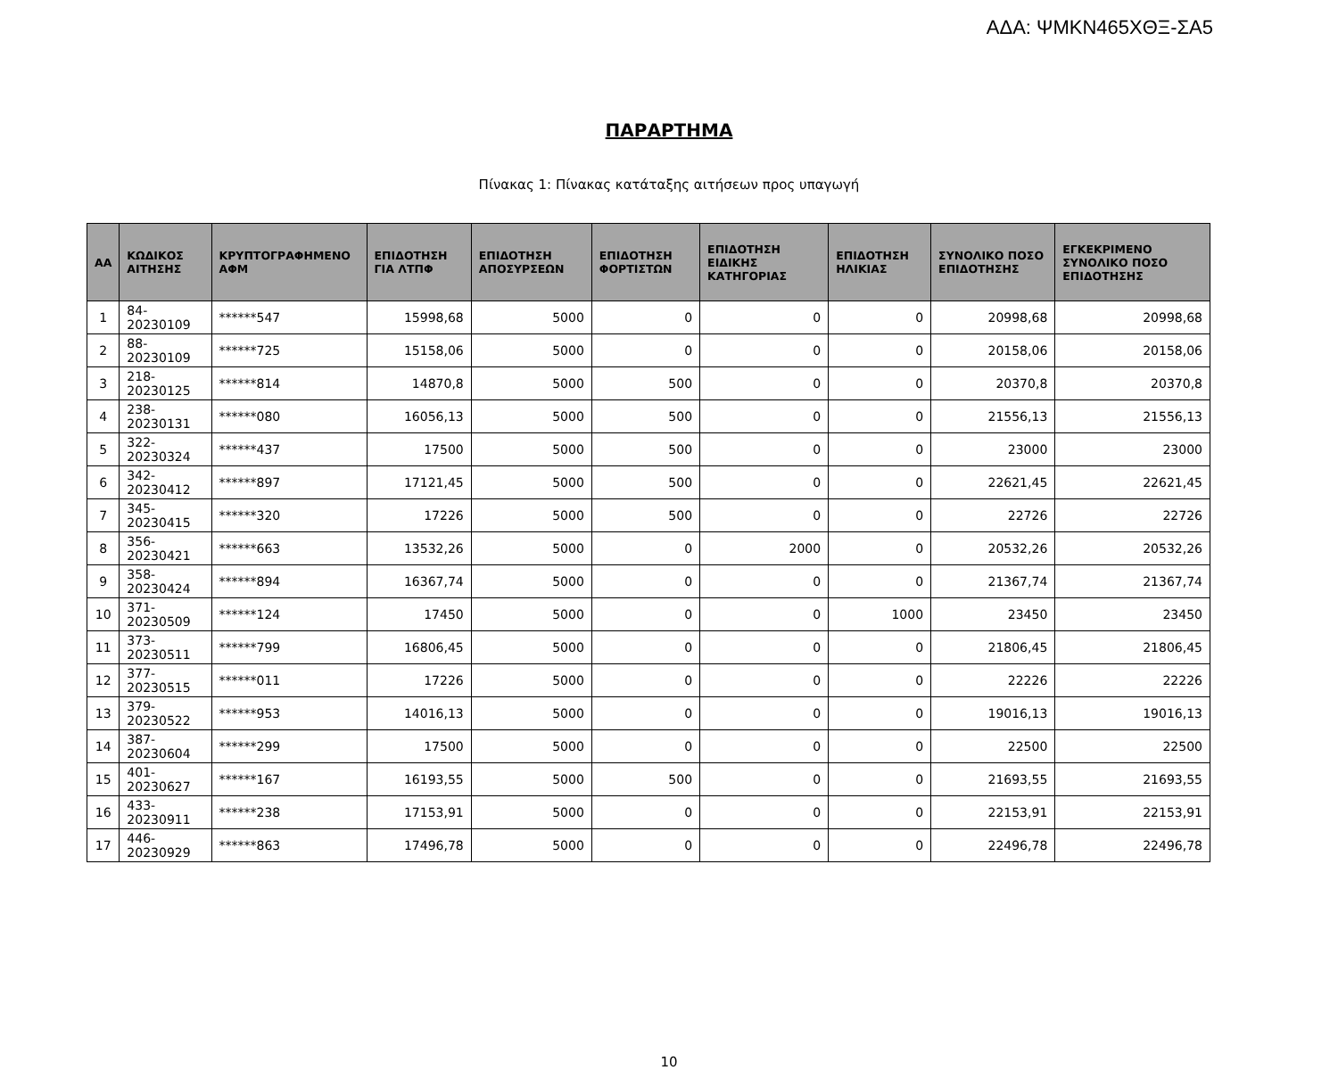ΑΔΑ: ΨΜΚΝ465ΧΘΞ-ΣΑ5
ΠΑΡΑΡΤΗΜΑ
Πίνακας 1: Πίνακας κατάταξης αιτήσεων προς υπαγωγή
| ΑΑ | ΚΩΔΙΚΟΣ ΑΙΤΗΣΗΣ | ΚΡΥΠΤΟΓΡΑΦΗΜΕΝΟ ΑΦΜ | ΕΠΙΔΟΤΗΣΗ ΓΙΑ ΛΤΠΦ | ΕΠΙΔΟΤΗΣΗ ΑΠΟΣΥΡΣΕΩΝ | ΕΠΙΔΟΤΗΣΗ ΦΟΡΤΙΣΤΩΝ | ΕΠΙΔΟΤΗΣΗ ΕΙΔΙΚΗΣ ΚΑΤΗΓΟΡΙΑΣ | ΕΠΙΔΟΤΗΣΗ ΗΛΙΚΙΑΣ | ΣΥΝΟΛΙΚΟ ΠΟΣΟ ΕΠΙΔΟΤΗΣΗΣ | ΕΓΚΕΚΡΙΜΕΝΟ ΣΥΝΟΛΙΚΟ ΠΟΣΟ ΕΠΙΔΟΤΗΣΗΣ |
| --- | --- | --- | --- | --- | --- | --- | --- | --- | --- |
| 1 | 84-20230109 | ******547 | 15998,68 | 5000 | 0 | 0 | 0 | 20998,68 | 20998,68 |
| 2 | 88-20230109 | ******725 | 15158,06 | 5000 | 0 | 0 | 0 | 20158,06 | 20158,06 |
| 3 | 218-20230125 | ******814 | 14870,8 | 5000 | 500 | 0 | 0 | 20370,8 | 20370,8 |
| 4 | 238-20230131 | ******080 | 16056,13 | 5000 | 500 | 0 | 0 | 21556,13 | 21556,13 |
| 5 | 322-20230324 | ******437 | 17500 | 5000 | 500 | 0 | 0 | 23000 | 23000 |
| 6 | 342-20230412 | ******897 | 17121,45 | 5000 | 500 | 0 | 0 | 22621,45 | 22621,45 |
| 7 | 345-20230415 | ******320 | 17226 | 5000 | 500 | 0 | 0 | 22726 | 22726 |
| 8 | 356-20230421 | ******663 | 13532,26 | 5000 | 0 | 2000 | 0 | 20532,26 | 20532,26 |
| 9 | 358-20230424 | ******894 | 16367,74 | 5000 | 0 | 0 | 0 | 21367,74 | 21367,74 |
| 10 | 371-20230509 | ******124 | 17450 | 5000 | 0 | 0 | 1000 | 23450 | 23450 |
| 11 | 373-20230511 | ******799 | 16806,45 | 5000 | 0 | 0 | 0 | 21806,45 | 21806,45 |
| 12 | 377-20230515 | ******011 | 17226 | 5000 | 0 | 0 | 0 | 22226 | 22226 |
| 13 | 379-20230522 | ******953 | 14016,13 | 5000 | 0 | 0 | 0 | 19016,13 | 19016,13 |
| 14 | 387-20230604 | ******299 | 17500 | 5000 | 0 | 0 | 0 | 22500 | 22500 |
| 15 | 401-20230627 | ******167 | 16193,55 | 5000 | 500 | 0 | 0 | 21693,55 | 21693,55 |
| 16 | 433-20230911 | ******238 | 17153,91 | 5000 | 0 | 0 | 0 | 22153,91 | 22153,91 |
| 17 | 446-20230929 | ******863 | 17496,78 | 5000 | 0 | 0 | 0 | 22496,78 | 22496,78 |
10